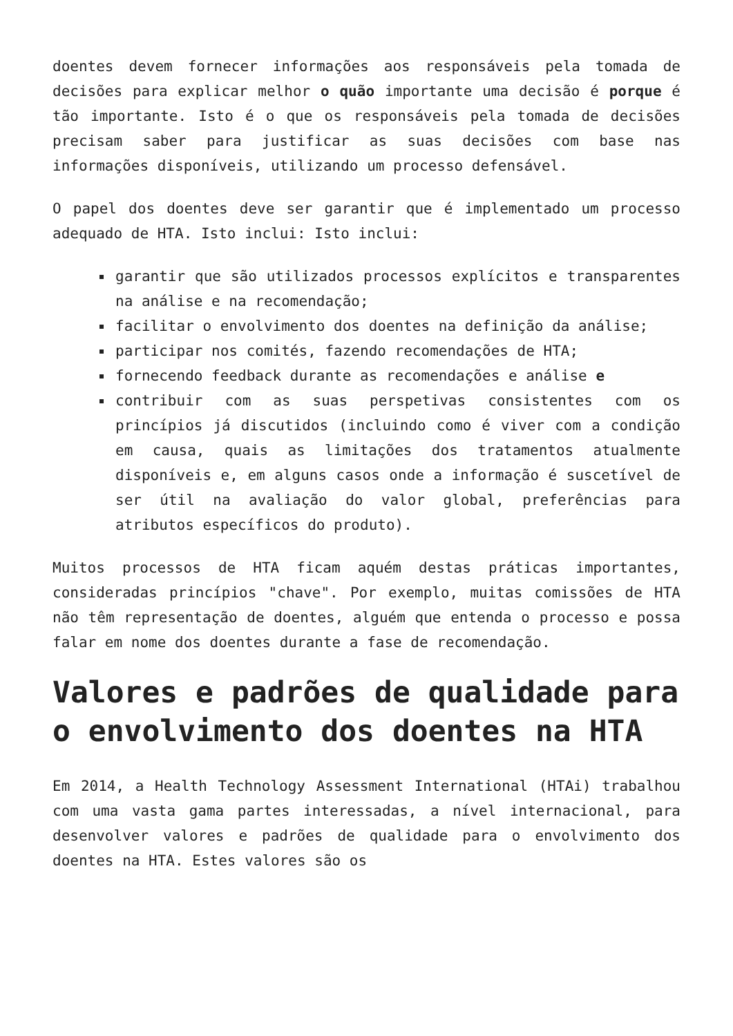doentes devem fornecer informações aos responsáveis pela tomada de decisões para explicar melhor o quão importante uma decisão é porque é tão importante. Isto é o que os responsáveis pela tomada de decisões precisam saber para justificar as suas decisões com base nas informações disponíveis, utilizando um processo defensável.
O papel dos doentes deve ser garantir que é implementado um processo adequado de HTA. Isto inclui: Isto inclui:
garantir que são utilizados processos explícitos e transparentes na análise e na recomendação;
facilitar o envolvimento dos doentes na definição da análise;
participar nos comités, fazendo recomendações de HTA;
fornecendo feedback durante as recomendações e análise e
contribuir com as suas perspetivas consistentes com os princípios já discutidos (incluindo como é viver com a condição em causa, quais as limitações dos tratamentos atualmente disponíveis e, em alguns casos onde a informação é suscetível de ser útil na avaliação do valor global, preferências para atributos específicos do produto).
Muitos processos de HTA ficam aquém destas práticas importantes, consideradas princípios "chave". Por exemplo, muitas comissões de HTA não têm representação de doentes, alguém que entenda o processo e possa falar em nome dos doentes durante a fase de recomendação.
Valores e padrões de qualidade para o envolvimento dos doentes na HTA
Em 2014, a Health Technology Assessment International (HTAi) trabalhou com uma vasta gama partes interessadas, a nível internacional, para desenvolver valores e padrões de qualidade para o envolvimento dos doentes na HTA. Estes valores são os